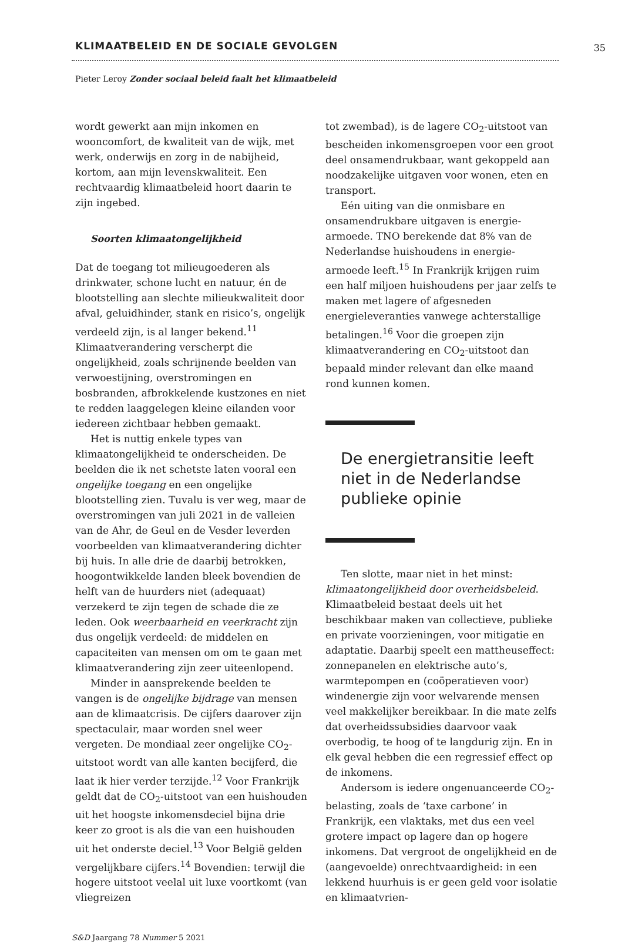KLIMAATBELEID EN DE SOCIALE GEVOLGEN
35
Pieter Leroy Zonder sociaal beleid faalt het klimaatbeleid
wordt gewerkt aan mijn inkomen en wooncomfort, de kwaliteit van de wijk, met werk, onderwijs en zorg in de nabijheid, kortom, aan mijn levenskwaliteit. Een rechtvaardig klimaatbeleid hoort daarin te zijn ingebed.
Soorten klimaatongelijkheid
Dat de toegang tot milieugoederen als drinkwater, schone lucht en natuur, én de blootstelling aan slechte milieukwaliteit door afval, geluidhinder, stank en risico’s, ongelijk verdeeld zijn, is al langer bekend.<sup>11</sup> Klimaatverandering verscherpt die ongelijkheid, zoals schrijnende beelden van verwoestijning, overstromingen en bosbranden, afbrokkelende kustzones en niet te redden laaggelegen kleine eilanden voor iedereen zichtbaar hebben gemaakt.
Het is nuttig enkele types van klimaatongelijkheid te onderscheiden. De beelden die ik net schetste laten vooral een ongelijke toegang en een ongelijke blootstelling zien. Tuvalu is ver weg, maar de overstromingen van juli 2021 in de valleien van de Ahr, de Geul en de Vesder leverden voorbeelden van klimaatverandering dichter bij huis. In alle drie de daarbij betrokken, hoogontwikkelde landen bleek bovendien de helft van de huurders niet (adequaat) verzekerd te zijn tegen de schade die ze leden. Ook weerbaarheid en veerkracht zijn dus ongelijk verdeeld: de middelen en capaciteiten van mensen om om te gaan met klimaatverandering zijn zeer uiteenlopend.
Minder in aansprekende beelden te vangen is de ongelijke bijdrage van mensen aan de klimaatcrisis. De cijfers daarover zijn spectaculair, maar worden snel weer vergeten. De mondiaal zeer ongelijke CO<sub>2</sub>-uitstoot wordt van alle kanten becijferd, die laat ik hier verder terzijde.<sup>12</sup> Voor Frankrijk geldt dat de CO<sub>2</sub>-uitstoot van een huishouden uit het hoogste inkomensdeciel bijna drie keer zo groot is als die van een huishouden uit het onderste deciel.<sup>13</sup> Voor België gelden vergelijkbare cijfers.<sup>14</sup> Bovendien: terwijl die hogere uitstoot veelal uit luxe voortkomt (van vliegreizen
tot zwembad), is de lagere CO<sub>2</sub>-uitstoot van bescheiden inkomensgroepen voor een groot deel onsamendrukbaar, want gekoppeld aan noodzakelijke uitgaven voor wonen, eten en transport.
Eén uiting van die onmisbare en onsamendrukbare uitgaven is energie-armoede. TNO berekende dat 8% van de Nederlandse huishoudens in energie-armoede leeft.<sup>15</sup> In Frankrijk krijgen ruim een half miljoen huishoudens per jaar zelfs te maken met lagere of afgesneden energieleveranties vanwege achterstallige betalingen.<sup>16</sup> Voor die groepen zijn klimaatverandering en CO<sub>2</sub>-uitstoot dan bepaald minder relevant dan elke maand rond kunnen komen.
De energietransitie leeft niet in de Nederlandse publieke opinie
Ten slotte, maar niet in het minst: klimaatongelijkheid door overheidsbeleid. Klimaatbeleid bestaat deels uit het beschikbaar maken van collectieve, publieke en private voorzieningen, voor mitigatie en adaptatie. Daarbij speelt een mattheuseffect: zonnepanelen en elektrische auto’s, warmtepompen en (coöperatieven voor) windenergie zijn voor welvarende mensen veel makkelijker bereikbaar. In die mate zelfs dat overheidssubsidies daarvoor vaak overbodig, te hoog of te langdurig zijn. En in elk geval hebben die een regressief effect op de inkomens.
Andersom is iedere ongenuanceerde CO<sub>2</sub>-belasting, zoals de ‘taxe carbone’ in Frankrijk, een vlaktaks, met dus een veel grotere impact op lagere dan op hogere inkomens. Dat vergroot de ongelijkheid en de (aangevoelde) onrechtvaardigheid: in een lekkend huurhuis is er geen geld voor isolatie en klimaatvrien-
S&D Jaargang 78 Nummer 5 2021